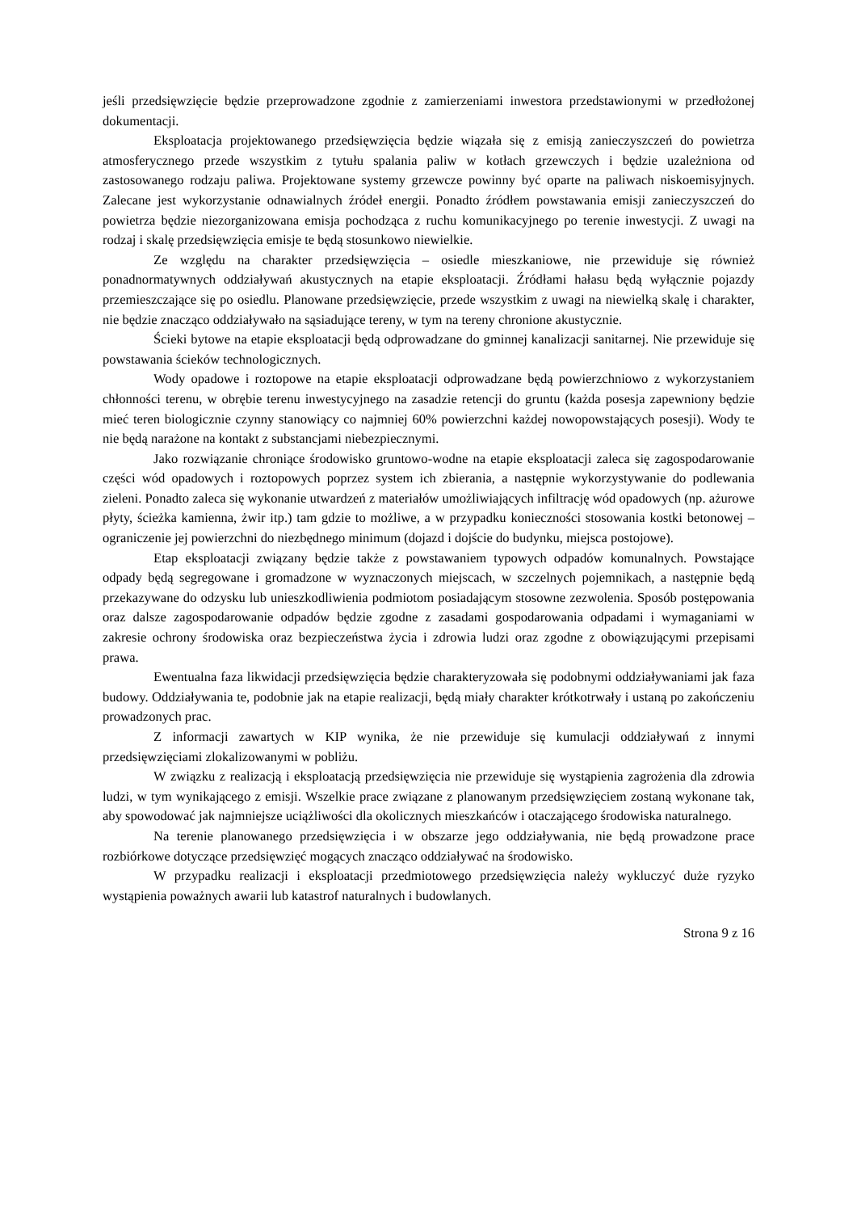jeśli przedsięwzięcie będzie przeprowadzone zgodnie z zamierzeniami inwestora przedstawionymi w przedłożonej dokumentacji.
Eksploatacja projektowanego przedsięwzięcia będzie wiązała się z emisją zanieczyszczeń do powietrza atmosferycznego przede wszystkim z tytułu spalania paliw w kotłach grzewczych i będzie uzależniona od zastosowanego rodzaju paliwa. Projektowane systemy grzewcze powinny być oparte na paliwach niskoemisyjnych. Zalecane jest wykorzystanie odnawialnych źródeł energii. Ponadto źródłem powstawania emisji zanieczyszczeń do powietrza będzie niezorganizowana emisja pochodząca z ruchu komunikacyjnego po terenie inwestycji. Z uwagi na rodzaj i skalę przedsięwzięcia emisje te będą stosunkowo niewielkie.
Ze względu na charakter przedsięwzięcia – osiedle mieszkaniowe, nie przewiduje się również ponadnormatywnych oddziaływań akustycznych na etapie eksploatacji. Źródłami hałasu będą wyłącznie pojazdy przemieszczające się po osiedlu. Planowane przedsięwzięcie, przede wszystkim z uwagi na niewielką skalę i charakter, nie będzie znacząco oddziaływało na sąsiadujące tereny, w tym na tereny chronione akustycznie.
Ścieki bytowe na etapie eksploatacji będą odprowadzane do gminnej kanalizacji sanitarnej. Nie przewiduje się powstawania ścieków technologicznych.
Wody opadowe i roztopowe na etapie eksploatacji odprowadzane będą powierzchniowo z wykorzystaniem chłonności terenu, w obrębie terenu inwestycyjnego na zasadzie retencji do gruntu (każda posesja zapewniony będzie mieć teren biologicznie czynny stanowiący co najmniej 60% powierzchni każdej nowopowstających posesji). Wody te nie będą narażone na kontakt z substancjami niebezpiecznymi.
Jako rozwiązanie chroniące środowisko gruntowo-wodne na etapie eksploatacji zaleca się zagospodarowanie części wód opadowych i roztopowych poprzez system ich zbierania, a następnie wykorzystywanie do podlewania zieleni. Ponadto zaleca się wykonanie utwardzeń z materiałów umożliwiających infiltrację wód opadowych (np. ażurowe płyty, ścieżka kamienna, żwir itp.) tam gdzie to możliwe, a w przypadku konieczności stosowania kostki betonowej – ograniczenie jej powierzchni do niezbędnego minimum (dojazd i dojście do budynku, miejsca postojowe).
Etap eksploatacji związany będzie także z powstawaniem typowych odpadów komunalnych. Powstające odpady będą segregowane i gromadzone w wyznaczonych miejscach, w szczelnych pojemnikach, a następnie będą przekazywane do odzysku lub unieszkodliwienia podmiotom posiadającym stosowne zezwolenia. Sposób postępowania oraz dalsze zagospodarowanie odpadów będzie zgodne z zasadami gospodarowania odpadami i wymaganiami w zakresie ochrony środowiska oraz bezpieczeństwa życia i zdrowia ludzi oraz zgodne z obowiązującymi przepisami prawa.
Ewentualna faza likwidacji przedsięwzięcia będzie charakteryzowała się podobnymi oddziaływaniami jak faza budowy. Oddziaływania te, podobnie jak na etapie realizacji, będą miały charakter krótkotrwały i ustaną po zakończeniu prowadzonych prac.
Z informacji zawartych w KIP wynika, że nie przewiduje się kumulacji oddziaływań z innymi przedsięwzięciami zlokalizowanymi w pobliżu.
W związku z realizacją i eksploatacją przedsięwzięcia nie przewiduje się wystąpienia zagrożenia dla zdrowia ludzi, w tym wynikającego z emisji. Wszelkie prace związane z planowanym przedsięwzięciem zostaną wykonane tak, aby spowodować jak najmniejsze uciążliwości dla okolicznych mieszkańców i otaczającego środowiska naturalnego.
Na terenie planowanego przedsięwzięcia i w obszarze jego oddziaływania, nie będą prowadzone prace rozbiórkowe dotyczące przedsięwzięć mogących znacząco oddziaływać na środowisko.
W przypadku realizacji i eksploatacji przedmiotowego przedsięwzięcia należy wykluczyć duże ryzyko wystąpienia poważnych awarii lub katastrof naturalnych i budowlanych.
Strona 9 z 16